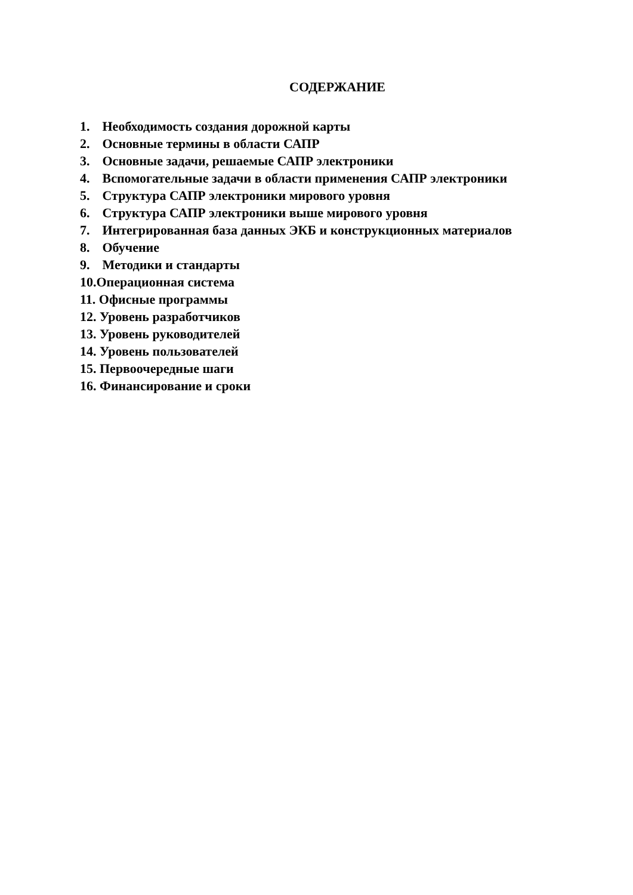СОДЕРЖАНИЕ
1. Необходимость создания дорожной карты
2. Основные термины в области САПР
3. Основные задачи, решаемые САПР электроники
4. Вспомогательные задачи в области применения САПР электроники
5. Структура САПР электроники мирового уровня
6. Структура САПР электроники выше мирового уровня
7. Интегрированная база данных ЭКБ и конструкционных материалов
8. Обучение
9. Методики и стандарты
10.Операционная система
11. Офисные программы
12. Уровень разработчиков
13. Уровень руководителей
14. Уровень пользователей
15. Первоочередные шаги
16. Финансирование и сроки